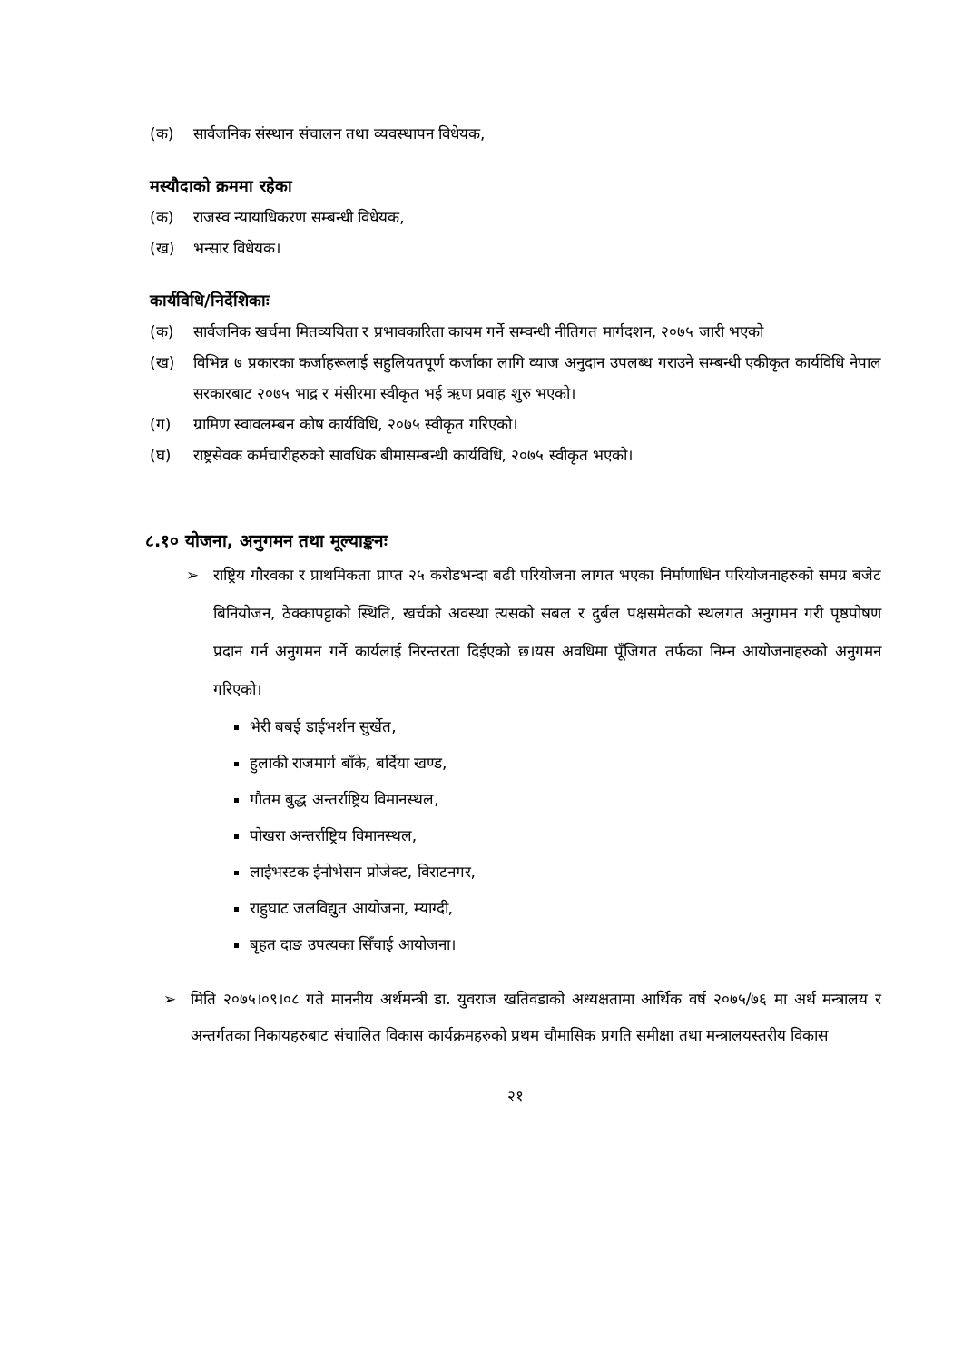(क) सार्वजनिक संस्थान संचालन तथा व्यवस्थापन विधेयक,
मस्यौदाको क्रममा रहेका
(क) राजस्व न्यायाधिकरण सम्बन्धी विधेयक,
(ख) भन्सार विधेयक।
कार्यविधि/निर्देशिकाः
(क) सार्वजनिक खर्चमा मितव्ययिता र प्रभावकारिता कायम गर्ने सम्वन्धी नीतिगत मार्गदशन, २०७५ जारी भएको
(ख) विभिन्न ७ प्रकारका कर्जाहरूलाई सहुलियतपूर्ण कर्जाका लागि व्याज अनुदान उपलब्ध गराउने सम्बन्धी एकीकृत कार्यविधि नेपाल सरकारबाट २०७५ भाद्र र मंसीरमा स्वीकृत भई ऋण प्रवाह शुरु भएको।
(ग) ग्रामिण स्वावलम्बन कोष कार्यविधि, २०७५ स्वीकृत गरिएको।
(घ) राष्ट्रसेवक कर्मचारीहरुको सावधिक बीमासम्बन्धी कार्यविधि, २०७५ स्वीकृत भएको।
८.१० योजना, अनुगमन तथा मूल्याङ्कनः
➢ राष्ट्रिय गौरवका र प्राथमिकता प्राप्त २५ करोडभन्दा बढी परियोजना लागत भएका निर्माणाधिन परियोजनाहरुको समग्र बजेट बिनियोजन, ठेक्कापट्टाको स्थिति, खर्चको अवस्था त्यसको सबल र दुर्बल पक्षसमेतको स्थलगत अनुगमन गरी पृष्ठपोषण प्रदान गर्न अनुगमन गर्ने कार्यलाई निरन्तरता दिईएको छ।यस अवधिमा पूँजिगत तर्फका निम्न आयोजनाहरुको अनुगमन गरिएको।
भेरी बबई डाईभर्शन सुर्खेत,
हुलाकी राजमार्ग बाँके, बर्दिया खण्ड,
गौतम बुद्ध अन्तर्राष्ट्रिय विमानस्थल,
पोखरा अन्तर्राष्ट्रिय विमानस्थल,
लाईभस्टक ईनोभेसन प्रोजेक्ट, विराटनगर,
राहुघाट जलविद्युत आयोजना, म्याग्दी,
बृहत दाङ उपत्यका सिँचाई आयोजना।
➢ मिति २०७५।०९।०८ गते माननीय अर्थमन्त्री डा. युवराज खतिवडाको अध्यक्षतामा आर्थिक वर्ष २०७५/७६ मा अर्थ मन्त्रालय र अन्तर्गतका निकायहरुबाट संचालित विकास कार्यक्रमहरुको प्रथम चौमासिक प्रगति समीक्षा तथा मन्त्रालयस्तरीय विकास
२१